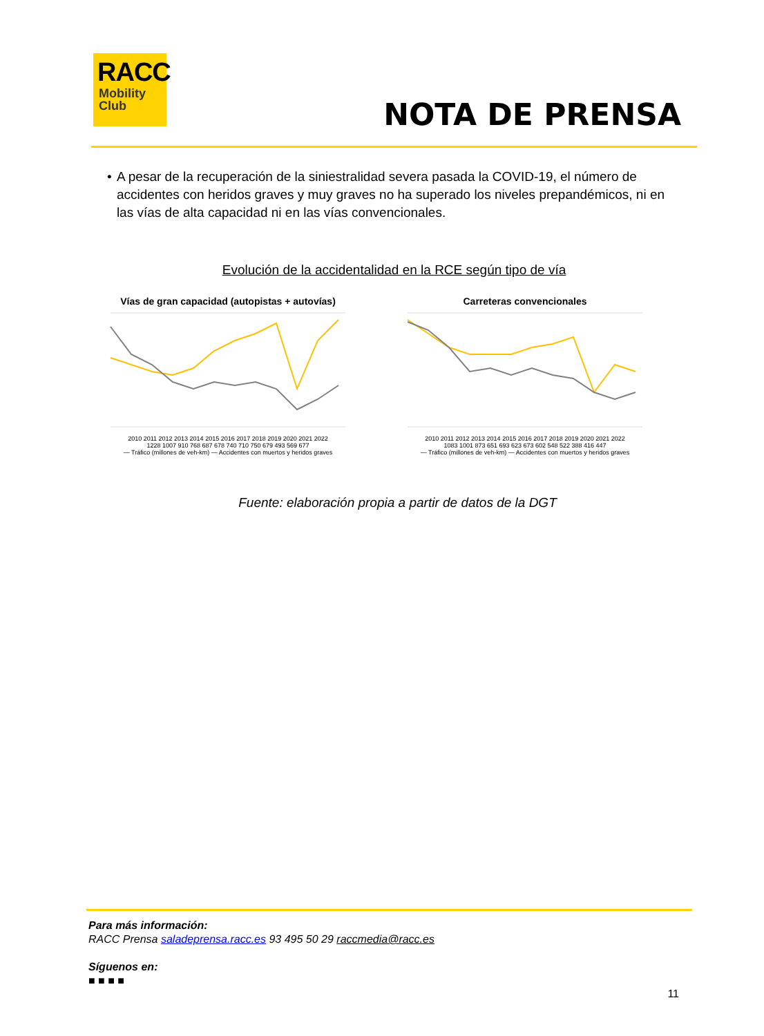RACC
Mobility
Club
NOTA DE PRENSA
• A pesar de la recuperación de la siniestralidad severa pasada la COVID-19, el número de accidentes con heridos graves y muy graves no ha superado los niveles prepandémicos, ni en las vías de alta capacidad ni en las vías convencionales.
Evolución de la accidentalidad en la RCE según tipo de vía
Vías de gran capacidad (autopistas + autovías)
2010 2011 2012 2013 2014 2015 2016 2017 2018 2019 2020 2021 2022
1228 1007 910 768 687 678 740 710 750 679 493 569 677
— Tráfico (millones de veh-km) — Accidentes con muertos y heridos graves
Carreteras convencionales
2010 2011 2012 2013 2014 2015 2016 2017 2018 2019 2020 2021 2022
1083 1001 873 651 693 623 673 602 548 522 388 416 447
— Tráfico (millones de veh-km) — Accidentes con muertos y heridos graves
Fuente: elaboración propia a partir de datos de la DGT
Para más información:
RACC Prensa saladeprensa.racc.es 93 495 50 29 raccmedia@racc.es
Síguenos en:
■ ■ ■ ■
11